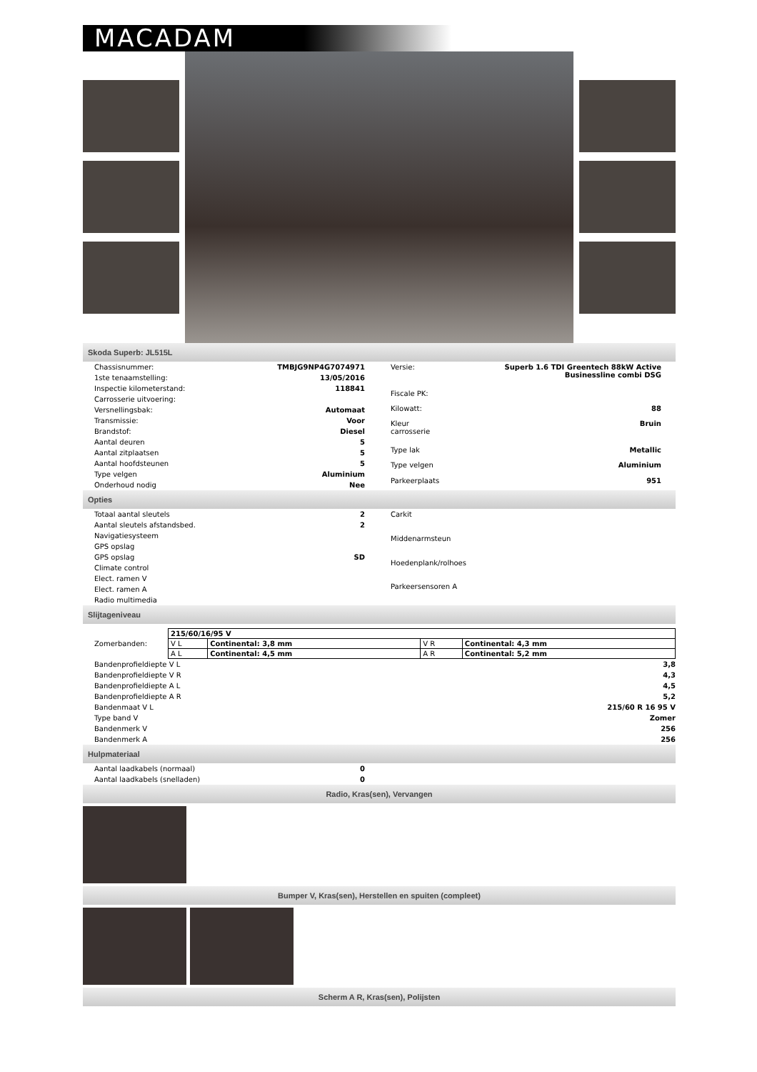MACADAM
Skoda Superb: JL515L
| Chassisnummer: | TMBJG9NP4G7074971 |
| 1ste tenaamstelling: | 13/05/2016 |
| Inspectie kilometerstand: | 118841 |
| Carrosserie uitvoering: | |
| Versnellingsbak: | Automaat |
| Transmissie: | Voor |
| Brandstof: | Diesel |
| Aantal deuren | 5 |
| Aantal zitplaatsen | 5 |
| Aantal hoofdsteunen | 5 |
| Type velgen | Aluminium |
| Onderhoud nodig | Nee |
| Versie: | Superb 1.6 TDI Greentech 88kW Active Businessline combi DSG |
| Fiscale PK: | |
| Kilowatt: | 88 |
| Kleur carrosserie | Bruin |
| Type lak | Metallic |
| Type velgen | Aluminium |
| Parkeerplaats | 951 |
Opties
| Totaal aantal sleutels | 2 |
| Aantal sleutels afstandsbed. | 2 |
| Navigatiesysteem | |
| GPS opslag | |
| GPS opslag | SD |
| Climate control | |
| Elect. ramen V | |
| Elect. ramen A | |
| Radio multimedia | |
| Carkit |
| Middenarmsteun |
| Hoedenplank/rolhoes |
| Parkeersensoren A |
Slijtageniveau
Zomerbanden:
| 215/60/16/95 V | | | |
| V L | Continental: 3,8 mm | V R | Continental: 4,3 mm |
| A L | Continental: 4,5 mm | A R | Continental: 5,2 mm |
| Bandenprofieldiepte V L | 3,8 |
| Bandenprofieldiepte V R | 4,3 |
| Bandenprofieldiepte A L | 4,5 |
| Bandenprofieldiepte A R | 5,2 |
| Bandenmaat V L | 215/60 R 16 95 V |
| Type band V | Zomer |
| Bandenmerk V | 256 |
| Bandenmerk A | 256 |
Hulpmateriaal
| Aantal laadkabels (normaal) | 0 |
| Aantal laadkabels (snelladen) | 0 |
Radio, Kras(sen), Vervangen
Bumper V, Kras(sen), Herstellen en spuiten (compleet)
Scherm A R, Kras(sen), Polijsten